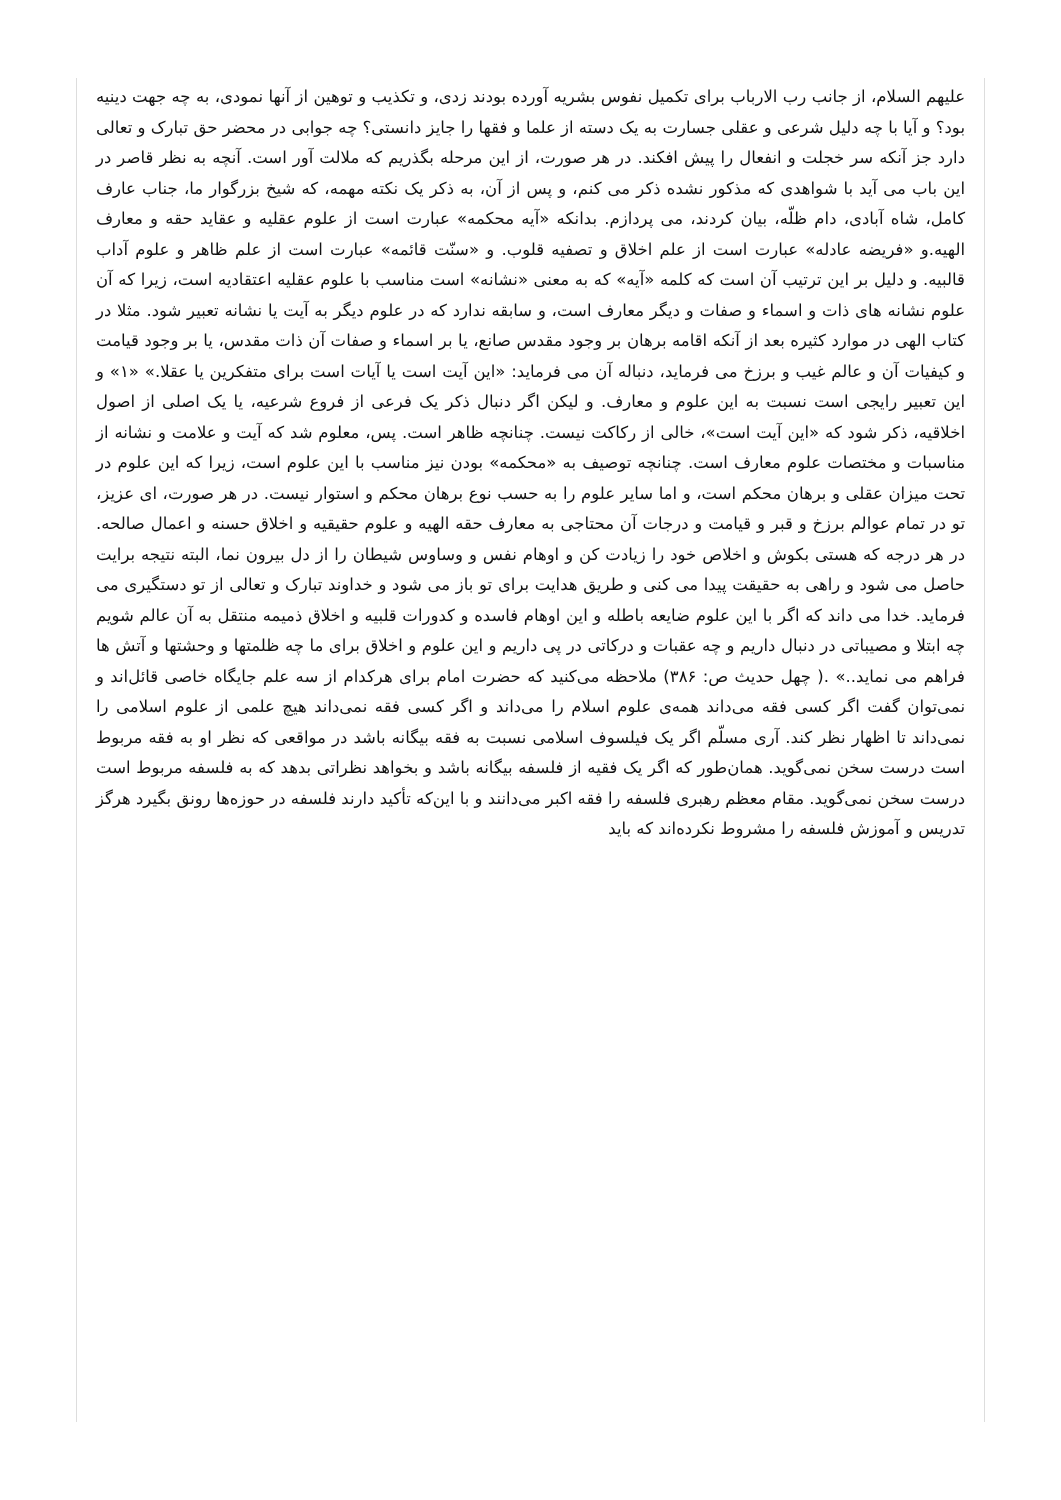علیهم السلام، از جانب رب الارباب برای تکمیل نفوس بشریه آورده بودند زدی، و تکذیب و توهین از آنها نمودی، به چه جهت دینیه بود؟ و آیا با چه دلیل شرعی و عقلی جسارت به یک دسته از علما و فقها را جایز دانستی؟ چه جوابی در محضر حق تبارک و تعالی دارد جز آنکه سر خجلت و انفعال را پیش افکند. در هر صورت، از این مرحله بگذریم که ملالت آور است. آنچه به نظر قاصر در این باب می آید با شواهدی که مذکور نشده ذکر می کنم، و پس از آن، به ذکر یک نکته مهمه، که شیخ بزرگوار ما، جناب عارف کامل، شاه آبادی، دام ظلّه، بیان کردند، می پردازم. بدانکه «آیه محکمه» عبارت است از علوم عقلیه و عقاید حقه و معارف الهیه.و «فریضه عادله» عبارت است از علم اخلاق و تصفیه قلوب. و «سنّت قائمه» عبارت است از علم ظاهر و علوم آداب قالبیه. و دلیل بر این ترتیب آن است که کلمه «آیه» که به معنی «نشانه» است مناسب با علوم عقلیه اعتقادیه است، زیرا که آن علوم نشانه های ذات و اسماء و صفات و دیگر معارف است، و سابقه ندارد که در علوم دیگر به آیت یا نشانه تعبیر شود. مثلا در کتاب الهی در موارد کثیره بعد از آنکه اقامه برهان بر وجود مقدس صانع، یا بر اسماء و صفات آن ذات مقدس، یا بر وجود قیامت و کیفیات آن و عالم غیب و برزخ می فرماید، دنباله آن می فرماید: «این آیت است یا آیات است برای متفکرین یا عقلا.» «۱» و این تعبیر رایجی است نسبت به این علوم و معارف. و لیکن اگر دنبال ذکر یک فرعی از فروع شرعیه، یا یک اصلی از اصول اخلاقیه، ذکر شود که «این آیت است»، خالی از رکاکت نیست. چنانچه ظاهر است. پس، معلوم شد که آیت و علامت و نشانه از مناسبات و مختصات علوم معارف است. چنانچه توصیف به «محکمه» بودن نیز مناسب با این علوم است، زیرا که این علوم در تحت میزان عقلی و برهان محکم است، و اما سایر علوم را به حسب نوع برهان محکم و استوار نیست. در هر صورت، ای عزیز، تو در تمام عوالم برزخ و قبر و قیامت و درجات آن محتاجی به معارف حقه الهیه و علوم حقیقیه و اخلاق حسنه و اعمال صالحه. در هر درجه که هستی بکوش و اخلاص خود را زیادت کن و اوهام نفس و وساوس شیطان را از دل بیرون نما، البته نتیجه برایت حاصل می شود و راهی به حقیقت پیدا می کنی و طریق هدایت برای تو باز می شود و خداوند تبارک و تعالی از تو دستگیری می فرماید. خدا می داند که اگر با این علوم ضایعه باطله و این اوهام فاسده و کدورات قلبیه و اخلاق ذمیمه منتقل به آن عالم شویم چه ابتلا و مصیباتی در دنبال داریم و چه عقبات و درکاتی در پی داریم و این علوم و اخلاق برای ما چه ظلمتها و وحشتها و آتش ها فراهم می نماید..» .( چهل حدیث ص: ۳۸۶) ملاحظه می‌کنید که حضرت امام برای هرکدام از سه علم جایگاه خاصی قائل‌اند و نمی‌توان گفت اگر کسی فقه می‌داند همه‌ی علوم اسلام را می‌داند و اگر کسی فقه نمی‌داند هیچ علمی از علوم اسلامی را نمی‌داند تا اظهار نظر کند. آری مسلّم اگر یک فیلسوف اسلامی نسبت به فقه بیگانه باشد در مواقعی که نظر او به فقه مربوط است درست سخن نمی‌گوید. همان‌طور که اگر یک فقیه از فلسفه بیگانه باشد و بخواهد نظراتی بدهد که به فلسفه مربوط است درست سخن نمی‌گوید. مقام معظم رهبری فلسفه را فقه اکبر می‌دانند و با این‌که تأکید دارند فلسفه در حوزه‌ها رونق بگیرد هرگز تدریس و آموزش فلسفه را مشروط نکرده‌اند که باید